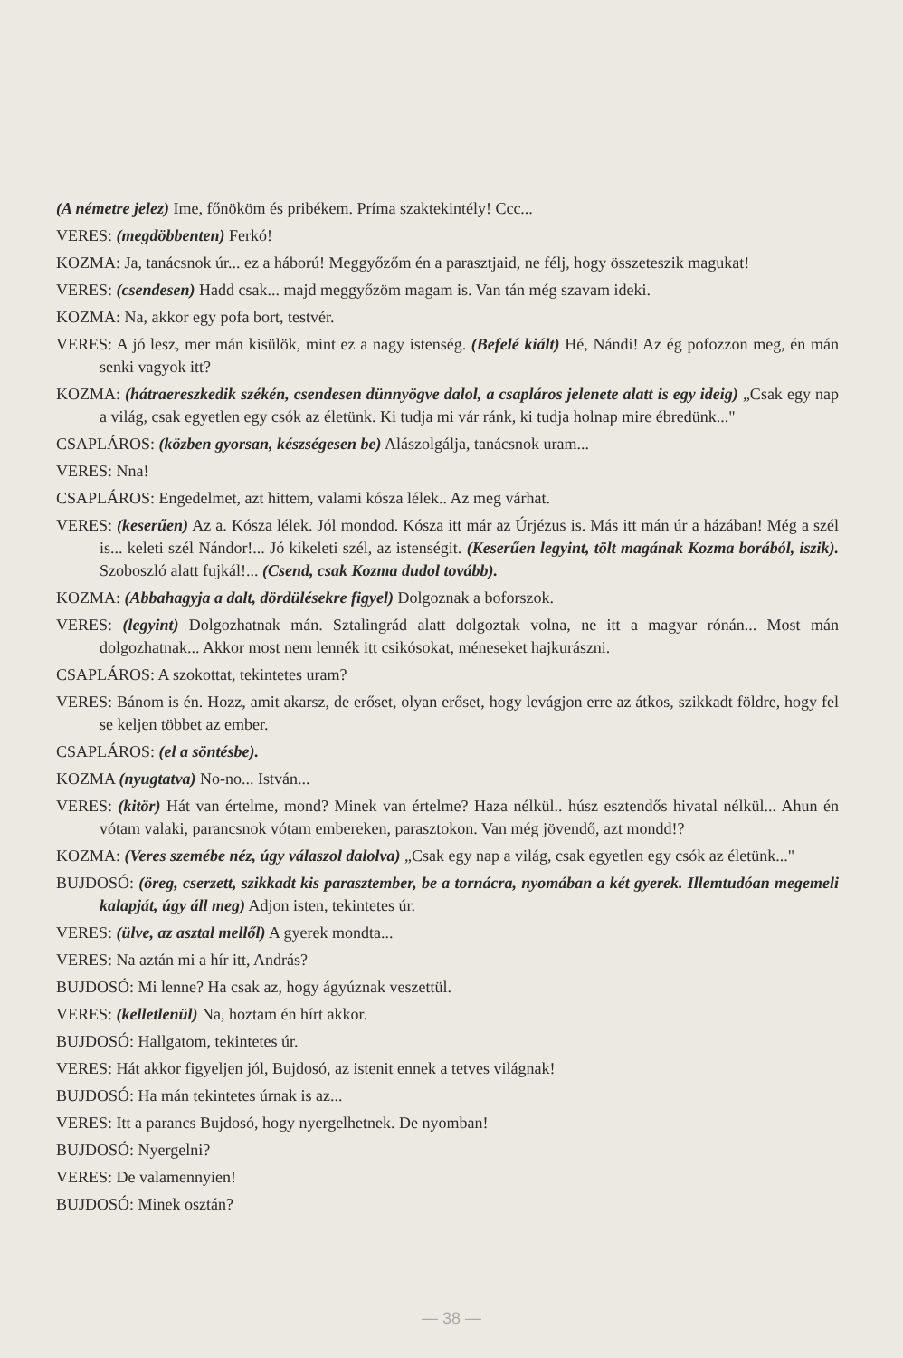(A németre jelez) Ime, főnököm és pribékem. Príma szaktekintély! Ccc...
VERES: (megdöbbenten) Ferkó!
KOZMA: Ja, tanácsnok úr... ez a háború! Meggyőzőm én a parasztjaid, ne félj, hogy összeteszik magukat!
VERES: (csendesen) Hadd csak... majd meggyőzöm magam is. Van tán még szavam ideki.
KOZMA: Na, akkor egy pofa bort, testvér.
VERES: A jó lesz, mer mán kisülök, mint ez a nagy istenség. (Befelé kiált) Hé, Nándi! Az ég pofozzon meg, én mán senki vagyok itt?
KOZMA: (hátraereszkedik székén, csendesen dünnyögve dalol, a csapláros jelenete alatt is egy ideig) „Csak egy nap a világ, csak egyetlen egy csók az életünk. Ki tudja mi vár ránk, ki tudja holnap mire ébredünk..."
CSAPLÁROS: (közben gyorsan, készségesen be) Alászolgálja, tanácsnok uram...
VERES: Nna!
CSAPLÁROS: Engedelmet, azt hittem, valami kósza lélek.. Az meg várhat.
VERES: (keserűen) Az a. Kósza lélek. Jól mondod. Kósza itt már az Úrjézus is. Más itt mán úr a házában! Még a szél is... keleti szél Nándor!... Jó kikeleti szél, az istenségit. (Keserűen legyint, tölt magának Kozma borából, iszik). Szoboszló alatt fujkál!... (Csend, csak Kozma dudol tovább).
KOZMA: (Abbahagyja a dalt, dördülésekre figyel) Dolgoznak a boforszok.
VERES: (legyint) Dolgozhatnak mán. Sztalingrád alatt dolgoztak volna, ne itt a magyar rónán... Most mán dolgozhatnak... Akkor most nem lennék itt csikósokat, méneseket hajkurászni.
CSAPLÁROS: A szokottat, tekintetes uram?
VERES: Bánom is én. Hozz, amit akarsz, de erőset, olyan erőset, hogy levágjon erre az átkos, szikkadt földre, hogy fel se keljen többet az ember.
CSAPLÁROS: (el a söntésbe).
KOZMA (nyugtatva) No-no... István...
VERES: (kitör) Hát van értelme, mond? Minek van értelme? Haza nélkül.. húsz esztendős hivatal nélkül... Ahun én vótam valaki, parancsnok vótam embereken, parasztokon. Van még jövendő, azt mondd!?
KOZMA: (Veres szemébe néz, úgy válaszol dalolva) „Csak egy nap a világ, csak egyetlen egy csók az életünk..."
BUJDOSÓ: (öreg, cserzett, szikkadt kis parasztember, be a tornácra, nyomában a két gyerek. Illemtudóan megemeli kalapját, úgy áll meg) Adjon isten, tekintetes úr.
VERES: (ülve, az asztal mellől) A gyerek mondta...
VERES: Na aztán mi a hír itt, András?
BUJDOSÓ: Mi lenne? Ha csak az, hogy ágyúznak veszettül.
VERES: (kelletlenül) Na, hoztam én hírt akkor.
BUJDOSÓ: Hallgatom, tekintetes úr.
VERES: Hát akkor figyeljen jól, Bujdosó, az istenit ennek a tetves világnak!
BUJDOSÓ: Ha mán tekintetes úrnak is az...
VERES: Itt a parancs Bujdosó, hogy nyergelhetnek. De nyomban!
BUJDOSÓ: Nyergelni?
VERES: De valamennyien!
BUJDOSÓ: Minek osztán?
— 38 —